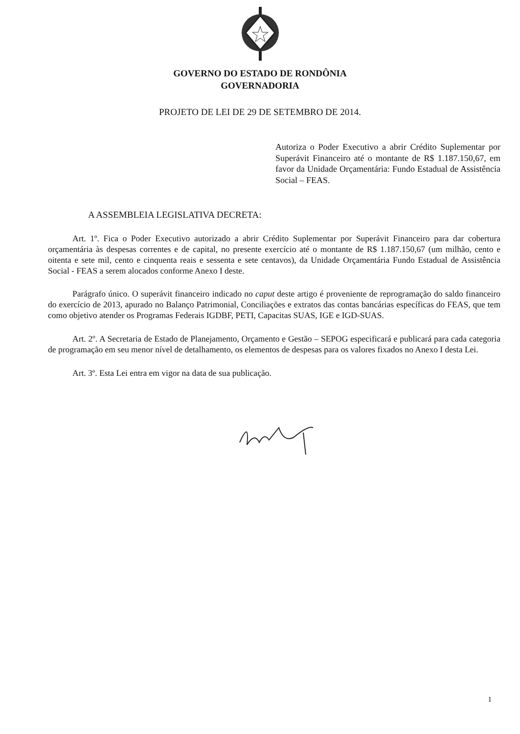GOVERNO DO ESTADO DE RONDÔNIA
GOVERNADORIA
PROJETO DE LEI DE 29 DE SETEMBRO DE 2014.
Autoriza o Poder Executivo a abrir Crédito Suplementar por Superávit Financeiro até o montante de R$ 1.187.150,67, em favor da Unidade Orçamentária: Fundo Estadual de Assistência Social – FEAS.
A ASSEMBLEIA LEGISLATIVA DECRETA:
Art. 1º. Fica o Poder Executivo autorizado a abrir Crédito Suplementar por Superávit Financeiro para dar cobertura orçamentária às despesas correntes e de capital, no presente exercício até o montante de R$ 1.187.150,67 (um milhão, cento e oitenta e sete mil, cento e cinquenta reais e sessenta e sete centavos), da Unidade Orçamentária Fundo Estadual de Assistência Social - FEAS a serem alocados conforme Anexo I deste.
Parágrafo único. O superávit financeiro indicado no caput deste artigo é proveniente de reprogramação do saldo financeiro do exercício de 2013, apurado no Balanço Patrimonial, Conciliações e extratos das contas bancárias específicas do FEAS, que tem como objetivo atender os Programas Federais IGDBF, PETI, Capacitas SUAS, IGE e IGD-SUAS.
Art. 2º. A Secretaria de Estado de Planejamento, Orçamento e Gestão – SEPOG especificará e publicará para cada categoria de programação em seu menor nível de detalhamento, os elementos de despesas para os valores fixados no Anexo I desta Lei.
Art. 3º. Esta Lei entra em vigor na data de sua publicação.
1